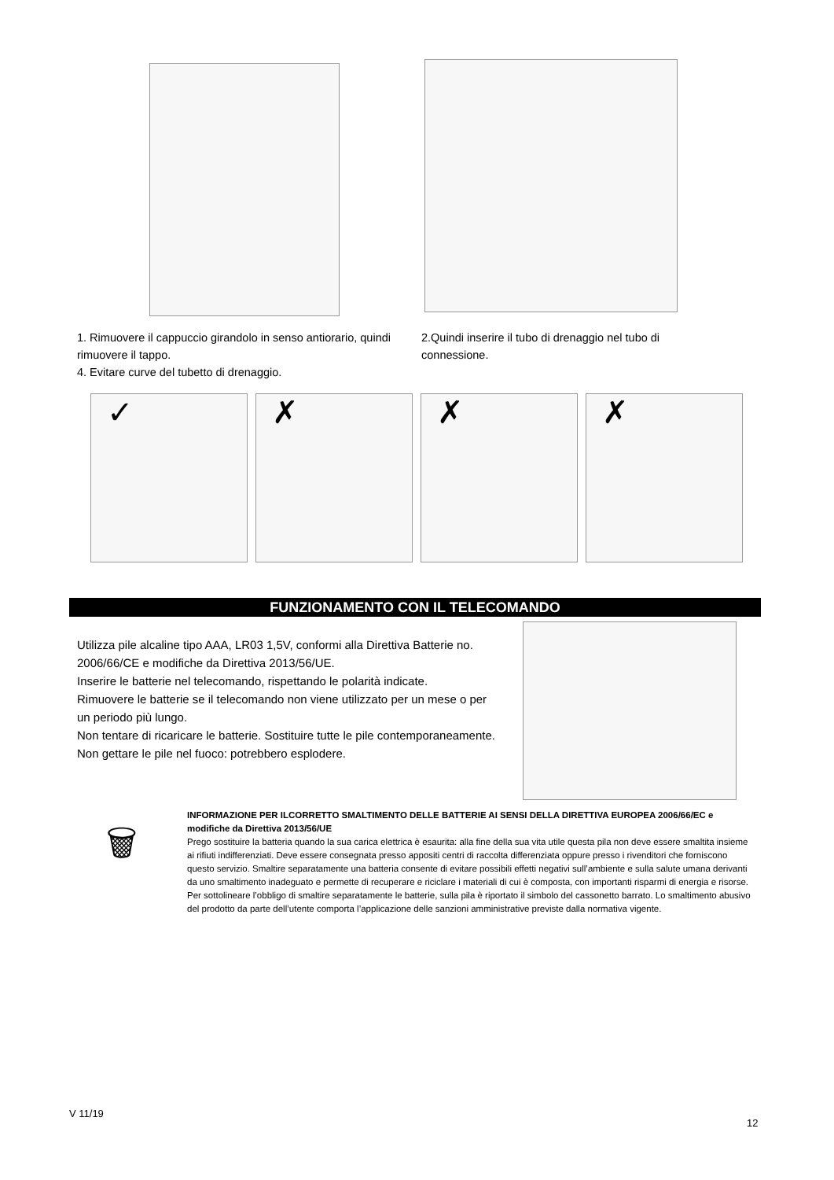1. Rimuovere il cappuccio girandolo in senso antiorario, quindi rimuovere il tappo.
4. Evitare curve del tubetto di drenaggio.
2.Quindi inserire il tubo di drenaggio nel tubo di connessione.
✓ ✗ ✗ ✗
FUNZIONAMENTO CON IL TELECOMANDO
Utilizza pile alcaline tipo AAA, LR03 1,5V, conformi alla Direttiva Batterie no. 2006/66/CE e modifiche da Direttiva 2013/56/UE.
Inserire le batterie nel telecomando, rispettando le polarità indicate.
Rimuovere le batterie se il telecomando non viene utilizzato per un mese o per un periodo più lungo.
Non tentare di ricaricare le batterie. Sostituire tutte le pile contemporaneamente.
Non gettare le pile nel fuoco: potrebbero esplodere.
🗑
INFORMAZIONE PER ILCORRETTO SMALTIMENTO DELLE BATTERIE AI SENSI DELLA DIRETTIVA EUROPEA 2006/66/EC e modifiche da Direttiva 2013/56/UE
Prego sostituire la batteria quando la sua carica elettrica è esaurita: alla fine della sua vita utile questa pila non deve essere smaltita insieme ai rifiuti indifferenziati. Deve essere consegnata presso appositi centri di raccolta differenziata oppure presso i rivenditori che forniscono questo servizio. Smaltire separatamente una batteria consente di evitare possibili effetti negativi sull’ambiente e sulla salute umana derivanti da uno smaltimento inadeguato e permette di recuperare e riciclare i materiali di cui è composta, con importanti risparmi di energia e risorse. Per sottolineare l’obbligo di smaltire separatamente le batterie, sulla pila è riportato il simbolo del cassonetto barrato. Lo smaltimento abusivo del prodotto da parte dell’utente comporta l’applicazione delle sanzioni amministrative previste dalla normativa vigente.
V 11/19
12